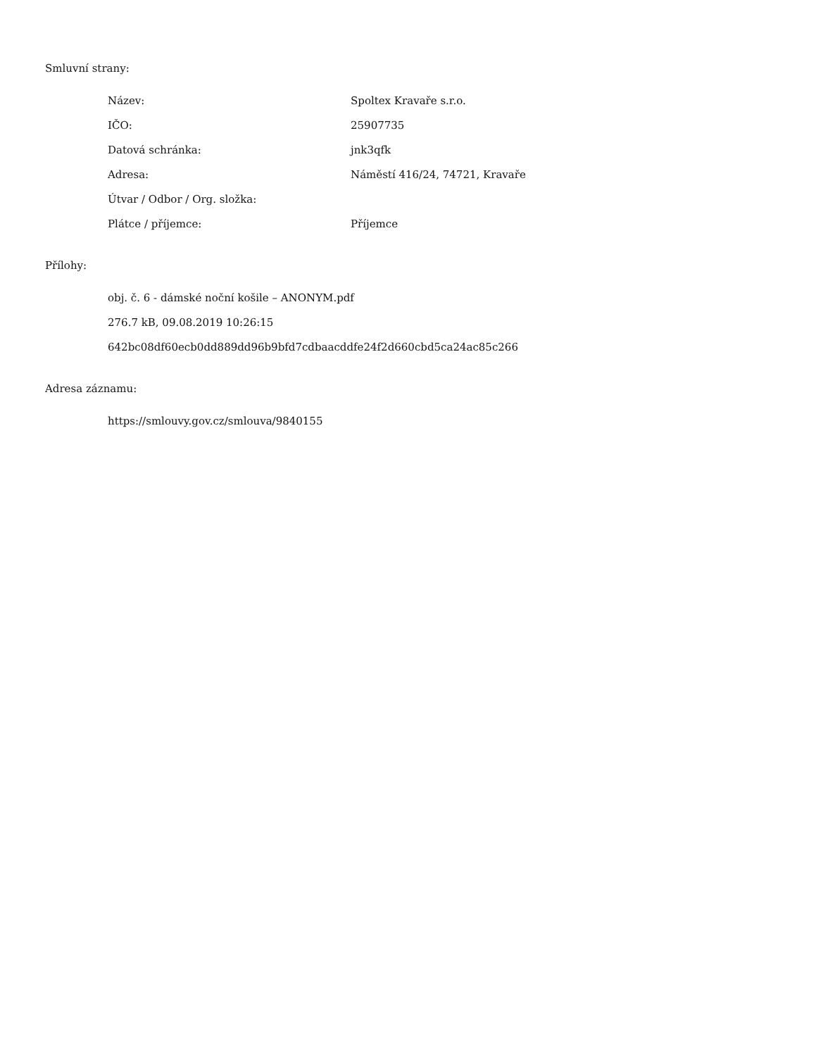Smluvní strany:
| Název: | Spoltex Kravaře s.r.o. |
| IČO: | 25907735 |
| Datová schránka: | jnk3qfk |
| Adresa: | Náměstí 416/24, 74721, Kravaře |
| Útvar / Odbor / Org. složka: | |
| Plátce / příjemce: | Příjemce |
Přílohy:
obj. č. 6 - dámské noční košile – ANONYM.pdf
276.7 kB, 09.08.2019 10:26:15
642bc08df60ecb0dd889dd96b9bfd7cdbaacddfe24f2d660cbd5ca24ac85c266
Adresa záznamu:
https://smlouvy.gov.cz/smlouva/9840155